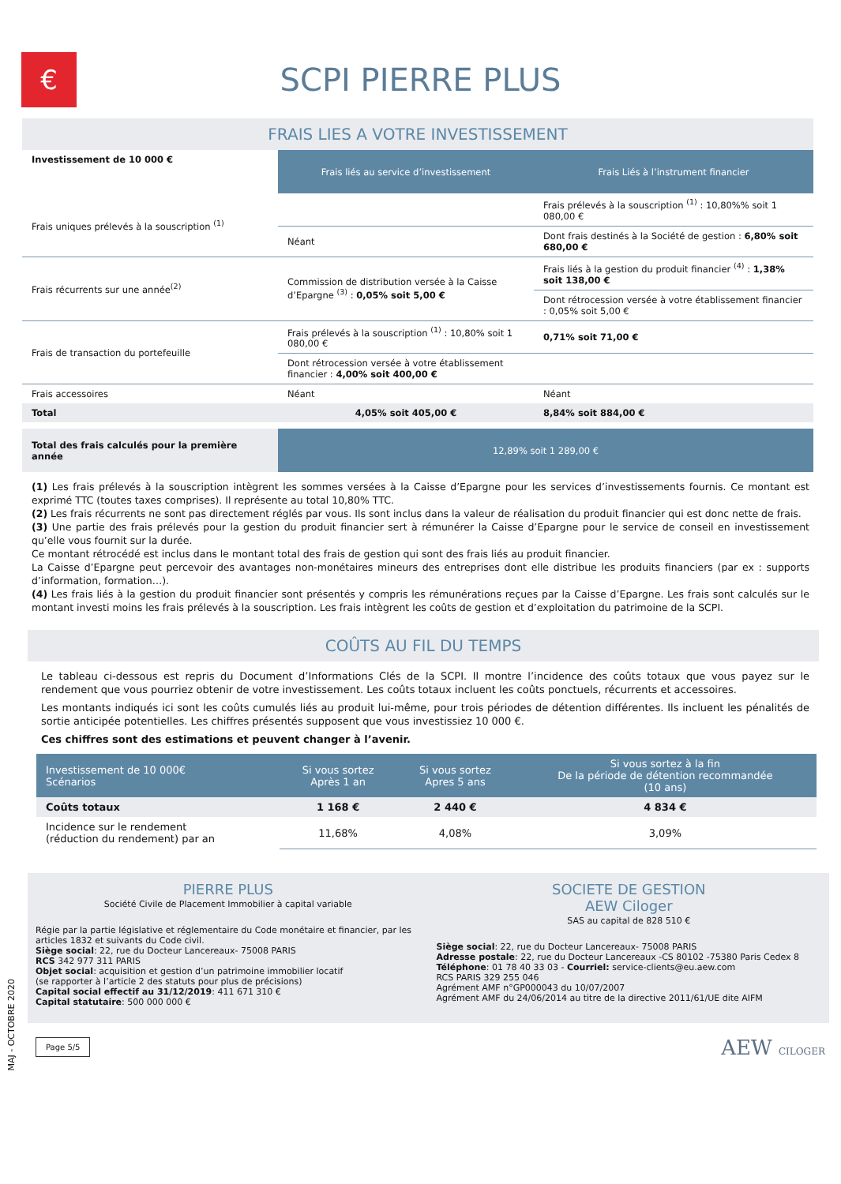€
SCPI PIERRE PLUS
FRAIS LIES A VOTRE INVESTISSEMENT
| Investissement de 10 000 € | Frais liés au service d’investissement | Frais Liés à l’instrument financier |
| Frais uniques prélevés à la souscription <sup>(1)</sup> | | Frais prélevés à la souscription <sup>(1)</sup> : 10,80%% soit 1 080,00 € |
| | Néant | Dont frais destinés à la Société de gestion : 6,80% soit 680,00 € |
| Frais récurrents sur une année<sup>(2)</sup> | Commission de distribution versée à la Caisse d’Epargne <sup>(3)</sup> : 0,05% soit 5,00 € | Frais liés à la gestion du produit financier <sup>(4)</sup> : 1,38% soit 138,00 € |
| | | Dont rétrocession versée à votre établissement financier : 0,05% soit 5,00 € |
| Frais de transaction du portefeuille | Frais prélevés à la souscription <sup>(1)</sup> : 10,80% soit 1 080,00 € | 0,71% soit 71,00 € |
| | Dont rétrocession versée à votre établissement financier : 4,00% soit 400,00 € | |
| Frais accessoires | Néant | Néant |
| Total | 4,05% soit 405,00 € | 8,84% soit 884,00 € |
| Total des frais calculés pour la première année | 12,89% soit 1 289,00 € | |
(1) Les frais prélevés à la souscription intègrent les sommes versées à la Caisse d’Epargne pour les services d’investissements fournis. Ce montant est exprimé TTC (toutes taxes comprises). Il représente au total 10,80% TTC.
(2) Les frais récurrents ne sont pas directement réglés par vous. Ils sont inclus dans la valeur de réalisation du produit financier qui est donc nette de frais.
(3) Une partie des frais prélevés pour la gestion du produit financier sert à rémunérer la Caisse d’Epargne pour le service de conseil en investissement qu’elle vous fournit sur la durée.
Ce montant rétrocédé est inclus dans le montant total des frais de gestion qui sont des frais liés au produit financier.
La Caisse d’Epargne peut percevoir des avantages non-monétaires mineurs des entreprises dont elle distribue les produits financiers (par ex : supports d’information, formation…).
(4) Les frais liés à la gestion du produit financier sont présentés y compris les rémunérations reçues par la Caisse d’Epargne. Les frais sont calculés sur le montant investi moins les frais prélevés à la souscription. Les frais intègrent les coûts de gestion et d’exploitation du patrimoine de la SCPI.
COÛTS AU FIL DU TEMPS
Le tableau ci-dessous est repris du Document d’Informations Clés de la SCPI. Il montre l’incidence des coûts totaux que vous payez sur le rendement que vous pourriez obtenir de votre investissement. Les coûts totaux incluent les coûts ponctuels, récurrents et accessoires.
Les montants indiqués ici sont les coûts cumulés liés au produit lui-même, pour trois périodes de détention différentes. Ils incluent les pénalités de sortie anticipée potentielles. Les chiffres présentés supposent que vous investissiez 10 000 €.
Ces chiffres sont des estimations et peuvent changer à l’avenir.
| Investissement de 10 000€ Scénarios | Si vous sortez Après 1 an | Si vous sortez Apres 5 ans | Si vous sortez à la fin De la période de détention recommandée (10 ans) |
| Coûts totaux | 1 168 € | 2 440 € | 4 834 € |
| Incidence sur le rendement (réduction du rendement) par an | 11,68% | 4,08% | 3,09% |
PIERRE PLUS
Société Civile de Placement Immobilier à capital variable
Régie par la partie législative et réglementaire du Code monétaire et financier, par les articles 1832 et suivants du Code civil.
Siège social: 22, rue du Docteur Lancereaux- 75008 PARIS
RCS 342 977 311 PARIS
Objet social: acquisition et gestion d’un patrimoine immobilier locatif
(se rapporter à l’article 2 des statuts pour plus de précisions)
Capital social effectif au 31/12/2019: 411 671 310 €
Capital statutaire: 500 000 000 €
SOCIETE DE GESTION
AEW Ciloger
SAS au capital de 828 510 €
Siège social: 22, rue du Docteur Lancereaux- 75008 PARIS
Adresse postale: 22, rue du Docteur Lancereaux -CS 80102 -75380 Paris Cedex 8
Téléphone: 01 78 40 33 03 - Courriel: service-clients@eu.aew.com
RCS PARIS 329 255 046
Agrément AMF n°GP000043 du 10/07/2007
Agrément AMF du 24/06/2014 au titre de la directive 2011/61/UE dite AIFM
Page 5/5 AEW CILOGER
MAJ - OCTOBRE 2020